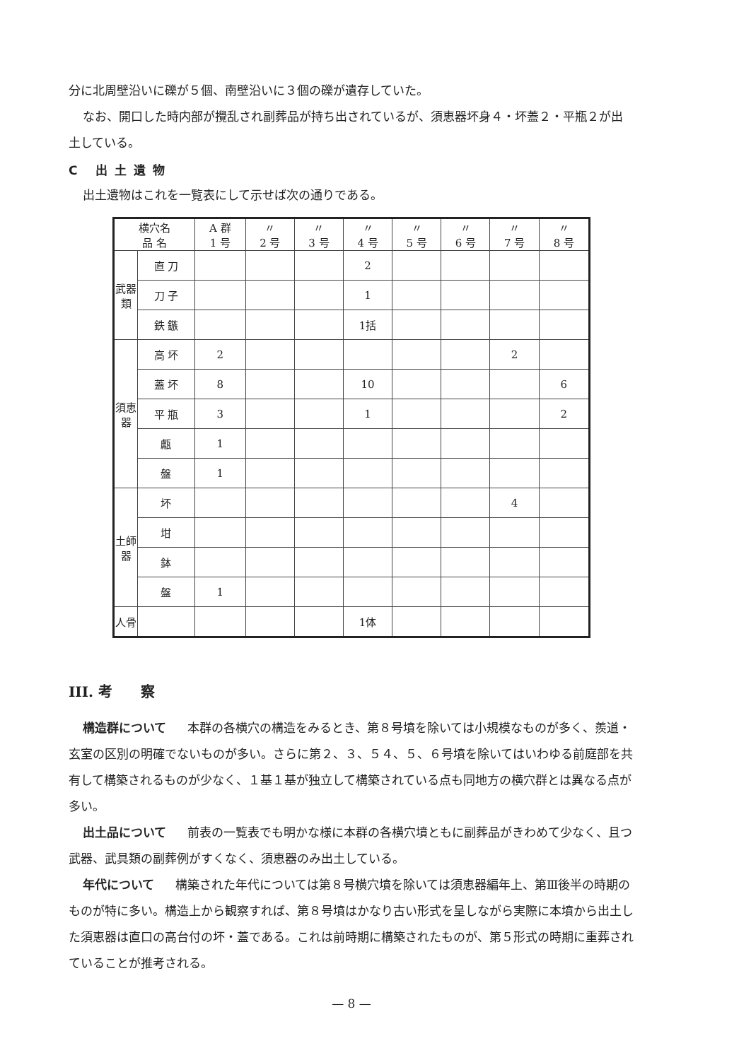分に北周壁沿いに礫が５個、南壁沿いに３個の礫が遺存していた。
なお、開口した時内部が攪乱され副葬品が持ち出されているが、須恵器坏身４・坏蓋２・平瓶２が出土している。
C 出土遺物
出土遺物はこれを一覧表にして示せば次の通りである。
| 横穴名 品 名 | | A 群 1 号 | 〃 2 号 | 〃 3 号 | 〃 4 号 | 〃 5 号 | 〃 6 号 | 〃 7 号 | 〃 8 号 |
| --- | --- | --- | --- | --- | --- | --- | --- | --- | --- |
| 武器類 | 直 刀 | | | | 2 | | | | |
| | 刀 子 | | | | 1 | | | | |
| | 鉄 鏃 | | | | 1括 | | | | |
| 須恵器 | 高 坏 | 2 | | | | | | 2 | |
| | 蓋 坏 | 8 | | | 10 | | | | 6 |
| | 平 瓶 | 3 | | | 1 | | | | 2 |
| | 甗 | 1 | | | | | | | |
| | 盤 | 1 | | | | | | | |
| 土師器 | 坏 | | | | | | | 4 | |
| | 坩 | | | | | | | | |
| | 鉢 | | | | | | | | |
| | 盤 | 1 | | | | | | | |
| 人骨 | | | | | 1体 | | | | |
III. 考　　察
構造群について 本群の各横穴の構造をみるとき、第８号墳を除いては小規模なものが多く、羨道・玄室の区別の明確でないものが多い。さらに第２、３、５４、５、６号墳を除いてはいわゆる前庭部を共有して構築されるものが少なく、１基１基が独立して構築されている点も同地方の横穴群とは異なる点が多い。
出土品について 前表の一覧表でも明かな様に本群の各横穴墳ともに副葬品がきわめて少なく、且つ武器、武具類の副葬例がすくなく、須恵器のみ出土している。
年代について 構築された年代については第８号横穴墳を除いては須恵器編年上、第Ⅲ後半の時期のものが特に多い。構造上から観察すれば、第８号墳はかなり古い形式を呈しながら実際に本墳から出土した須恵器は直口の高台付の坏・蓋である。これは前時期に構築されたものが、第５形式の時期に重葬されていることが推考される。
— 8 —